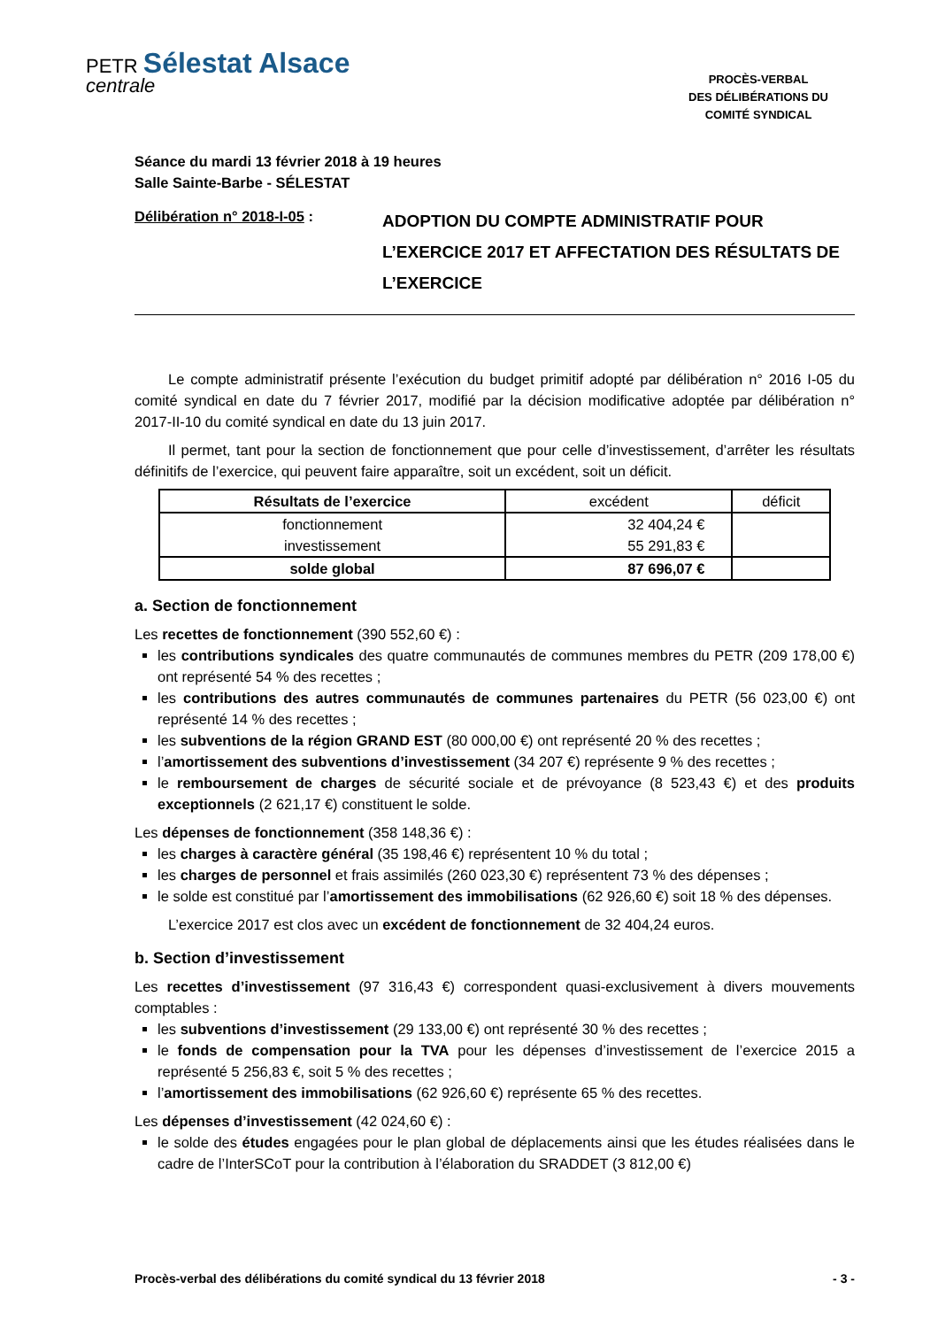PETR Sélestat Alsace
centrale
PROCÈS-VERBAL
DES DÉLIBÉRATIONS DU
COMITÉ SYNDICAL
Séance du mardi 13 février 2018 à 19 heures
Salle Sainte-Barbe - SÉLESTAT
Délibération n° 2018-I-05 :
ADOPTION DU COMPTE ADMINISTRATIF POUR L’EXERCICE 2017 ET AFFECTATION DES RÉSULTATS DE L’EXERCICE
Le compte administratif présente l’exécution du budget primitif adopté par délibération n° 2016 I-05 du comité syndical en date du 7 février 2017, modifié par la décision modificative adoptée par délibération n° 2017-II-10 du comité syndical en date du 13 juin 2017.
Il permet, tant pour la section de fonctionnement que pour celle d’investissement, d’arrêter les résultats définitifs de l’exercice, qui peuvent faire apparaître, soit un excédent, soit un déficit.
| Résultats de l’exercice | excédent | déficit |
| --- | --- | --- |
| fonctionnement investissement | 32 404,24 € 55 291,83 € | |
| solde global | 87 696,07 € | |
a. Section de fonctionnement
Les recettes de fonctionnement (390 552,60 €) :
les contributions syndicales des quatre communautés de communes membres du PETR (209 178,00 €) ont représenté 54 % des recettes ;
les contributions des autres communautés de communes partenaires du PETR (56 023,00 €) ont représenté 14 % des recettes ;
les subventions de la région GRAND EST (80 000,00 €) ont représenté 20 % des recettes ;
l’amortissement des subventions d’investissement (34 207 €) représente 9 % des recettes ;
le remboursement de charges de sécurité sociale et de prévoyance (8 523,43 €) et des produits exceptionnels (2 621,17 €) constituent le solde.
Les dépenses de fonctionnement (358 148,36 €) :
les charges à caractère général (35 198,46 €) représentent 10 % du total ;
les charges de personnel et frais assimilés (260 023,30 €) représentent 73 % des dépenses ;
le solde est constitué par l’amortissement des immobilisations (62 926,60 €) soit 18 % des dépenses.
L’exercice 2017 est clos avec un excédent de fonctionnement de 32 404,24 euros.
b. Section d’investissement
Les recettes d’investissement (97 316,43 €) correspondent quasi-exclusivement à divers mouvements comptables :
les subventions d’investissement (29 133,00 €) ont représenté 30 % des recettes ;
le fonds de compensation pour la TVA pour les dépenses d’investissement de l’exercice 2015 a représenté 5 256,83 €, soit 5 % des recettes ;
l’amortissement des immobilisations (62 926,60 €) représente 65 % des recettes.
Les dépenses d’investissement (42 024,60 €) :
le solde des études engagées pour le plan global de déplacements ainsi que les études réalisées dans le cadre de l’InterSCoT pour la contribution à l’élaboration du SRADDET (3 812,00 €)
Procès-verbal des délibérations du comité syndical du 13 février 2018 - 3 -